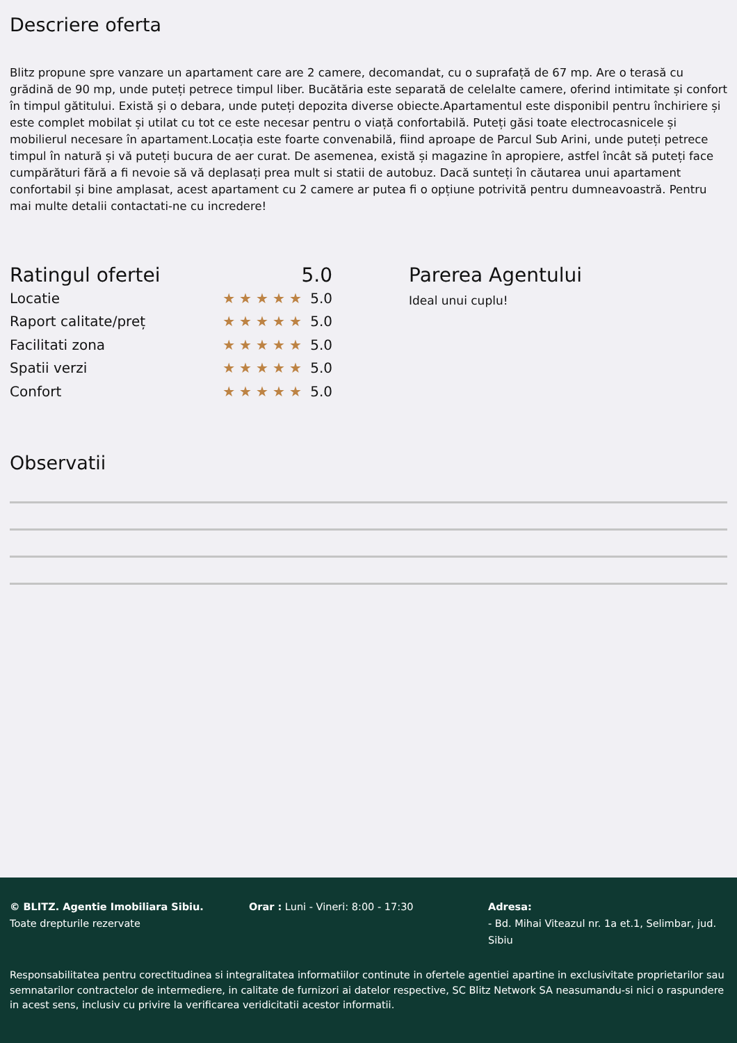Descriere oferta
Blitz propune spre vanzare un apartament care are 2 camere, decomandat, cu o suprafață de 67 mp. Are o terasă cu grădină de 90 mp, unde puteți petrece timpul liber. Bucătăria este separată de celelalte camere, oferind intimitate și confort în timpul gătitului. Există și o debara, unde puteți depozita diverse obiecte.Apartamentul este disponibil pentru închiriere și este complet mobilat și utilat cu tot ce este necesar pentru o viață confortabilă. Puteți găsi toate electrocasnicele și mobilierul necesare în apartament.Locația este foarte convenabilă, fiind aproape de Parcul Sub Arini, unde puteți petrece timpul în natură și vă puteți bucura de aer curat. De asemenea, există și magazine în apropiere, astfel încât să puteți face cumpărături fără a fi nevoie să vă deplasați prea mult si statii de autobuz. Dacă sunteți în căutarea unui apartament confortabil și bine amplasat, acest apartament cu 2 camere ar putea fi o opțiune potrivită pentru dumneavoastră. Pentru mai multe detalii contactati-ne cu incredere!
Ratingul ofertei 5.0
Locatie ★★★★★ 5.0
Raport calitate/preț ★★★★★ 5.0
Facilitati zona ★★★★★ 5.0
Spatii verzi ★★★★★ 5.0
Confort ★★★★★ 5.0
Parerea Agentului
Ideal unui cuplu!
Observatii
© BLITZ. Agentie Imobiliara Sibiu.
Toate drepturile rezervate
Orar : Luni - Vineri: 8:00 - 17:30 Adresa:
- Bd. Mihai Viteazul nr. 1a et.1, Selimbar, jud. Sibiu
Responsabilitatea pentru corectitudinea si integralitatea informatiilor continute in ofertele agentiei apartine in exclusivitate proprietarilor sau semnatarilor contractelor de intermediere, in calitate de furnizori ai datelor respective, SC Blitz Network SA neasumandu-si nici o raspundere in acest sens, inclusiv cu privire la verificarea veridicitatii acestor informatii.